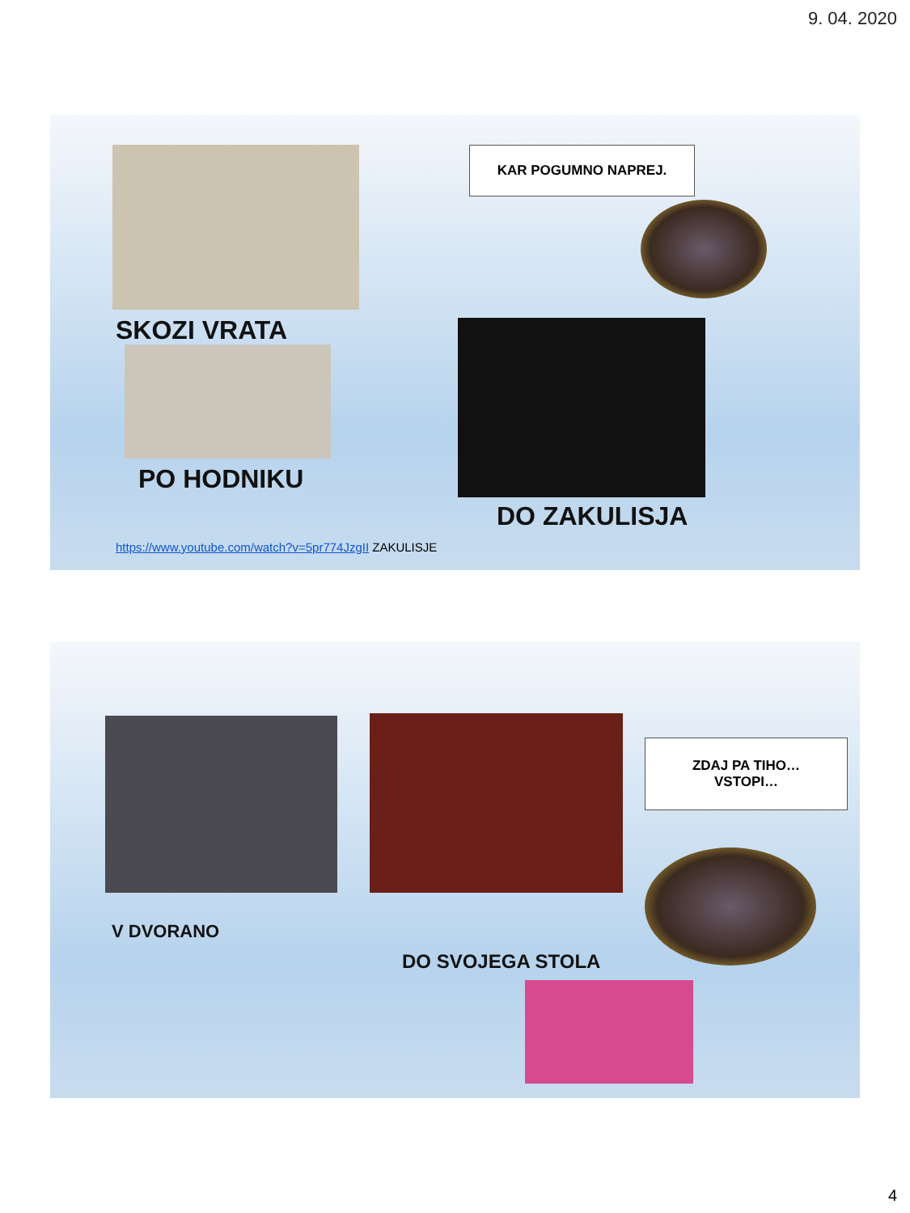9. 04. 2020
SKOZI VRATA
PO HODNIKU
KAR POGUMNO NAPREJ.
DO ZAKULISJA
https://www.youtube.com/watch?v=5pr774JzgII ZAKULISJE
ZDAJ PA TIHO…
VSTOPI…
V DVORANO
DO SVOJEGA STOLA
4